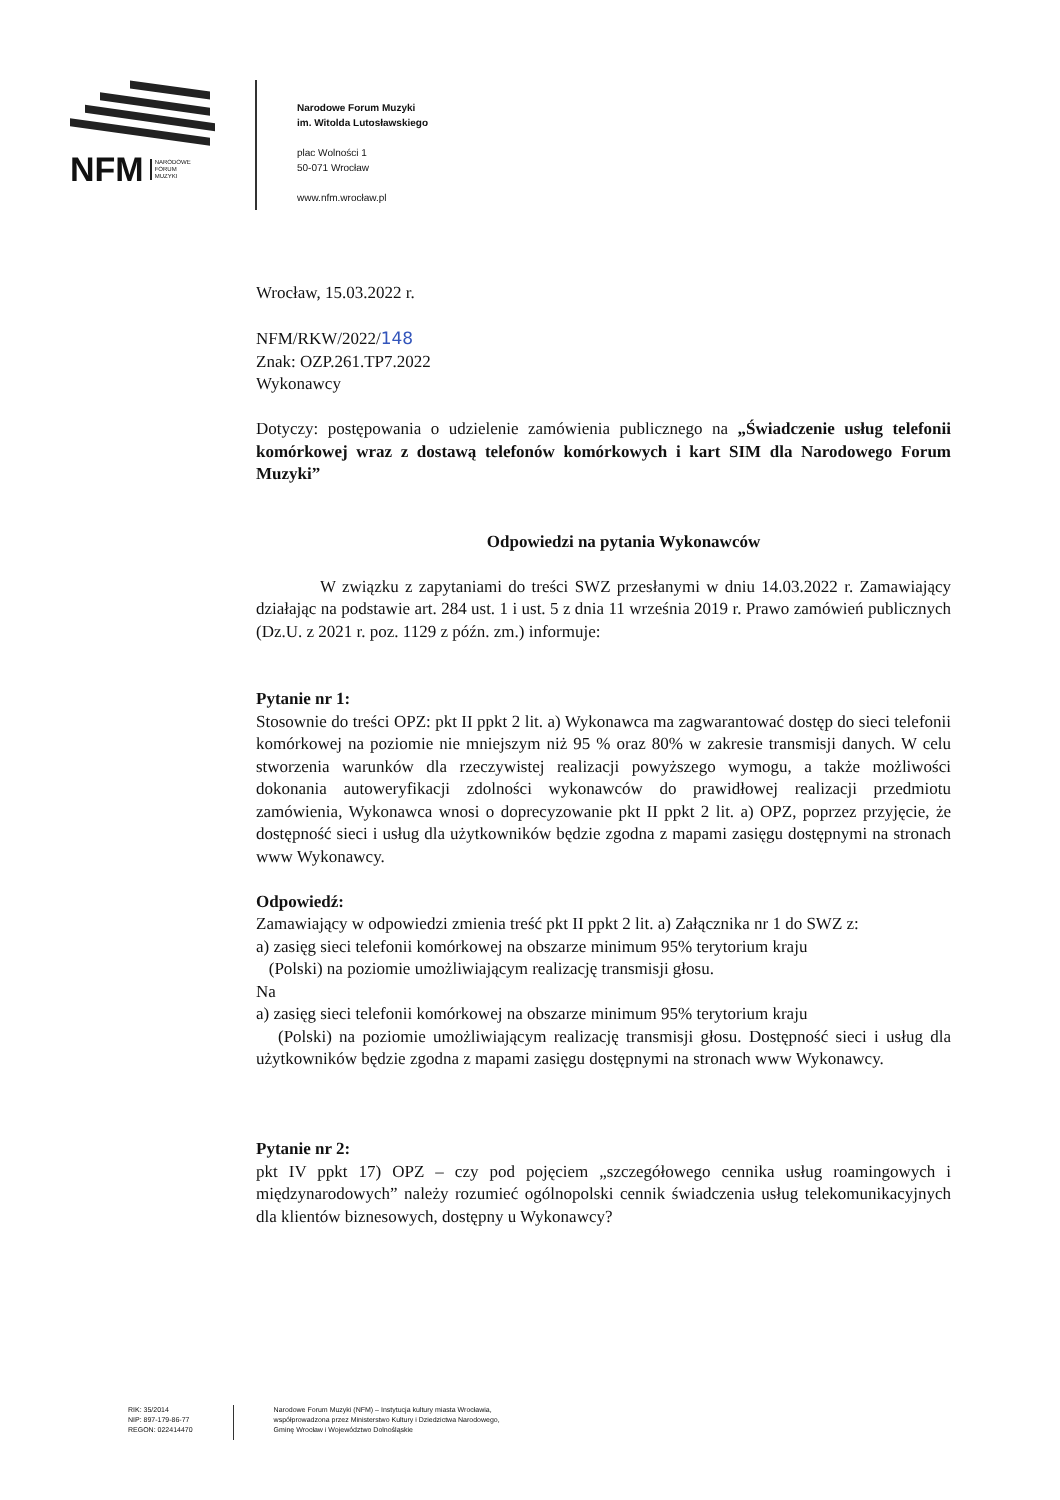NFM NARODOWE
FORUM
MUZYKI
Narodowe Forum Muzyki
im. Witolda Lutosławskiego
plac Wolności 1
50-071 Wrocław
www.nfm.wrocław.pl
Wrocław, 15.03.2022 r.
NFM/RKW/2022/148
Znak: OZP.261.TP7.2022
Wykonawcy
Dotyczy: postępowania o udzielenie zamówienia publicznego na „Świadczenie usług telefonii komórkowej wraz z dostawą telefonów komórkowych i kart SIM dla Narodowego Forum Muzyki”
Odpowiedzi na pytania Wykonawców
W związku z zapytaniami do treści SWZ przesłanymi w dniu 14.03.2022 r. Zamawiający działając na podstawie art. 284 ust. 1 i ust. 5 z dnia 11 września 2019 r. Prawo zamówień publicznych (Dz.U. z 2021 r. poz. 1129 z późn. zm.) informuje:
Pytanie nr 1:
Stosownie do treści OPZ: pkt II ppkt 2 lit. a) Wykonawca ma zagwarantować dostęp do sieci telefonii komórkowej na poziomie nie mniejszym niż 95 % oraz 80% w zakresie transmisji danych. W celu stworzenia warunków dla rzeczywistej realizacji powyższego wymogu, a także możliwości dokonania autoweryfikacji zdolności wykonawców do prawidłowej realizacji przedmiotu zamówienia, Wykonawca wnosi o doprecyzowanie pkt II ppkt 2 lit. a) OPZ, poprzez przyjęcie, że dostępność sieci i usług dla użytkowników będzie zgodna z mapami zasięgu dostępnymi na stronach www Wykonawcy.
Odpowiedź:
Zamawiający w odpowiedzi zmienia treść pkt II ppkt 2 lit. a) Załącznika nr 1 do SWZ z:
a) zasięg sieci telefonii komórkowej na obszarze minimum 95% terytorium kraju
(Polski) na poziomie umożliwiającym realizację transmisji głosu.
Na
a) zasięg sieci telefonii komórkowej na obszarze minimum 95% terytorium kraju
(Polski) na poziomie umożliwiającym realizację transmisji głosu. Dostępność sieci i usług dla użytkowników będzie zgodna z mapami zasięgu dostępnymi na stronach www Wykonawcy.
Pytanie nr 2:
pkt IV ppkt 17) OPZ – czy pod pojęciem „szczegółowego cennika usług roamingowych i międzynarodowych” należy rozumieć ogólnopolski cennik świadczenia usług telekomunikacyjnych dla klientów biznesowych, dostępny u Wykonawcy?
RIK: 35/2014
NIP: 897-179-86-77
REGON: 022414470
Narodowe Forum Muzyki (NFM) – Instytucja kultury miasta Wrocławia,
współprowadzona przez Ministerstwo Kultury i Dziedzictwa Narodowego,
Gminę Wrocław i Województwo Dolnośląskie